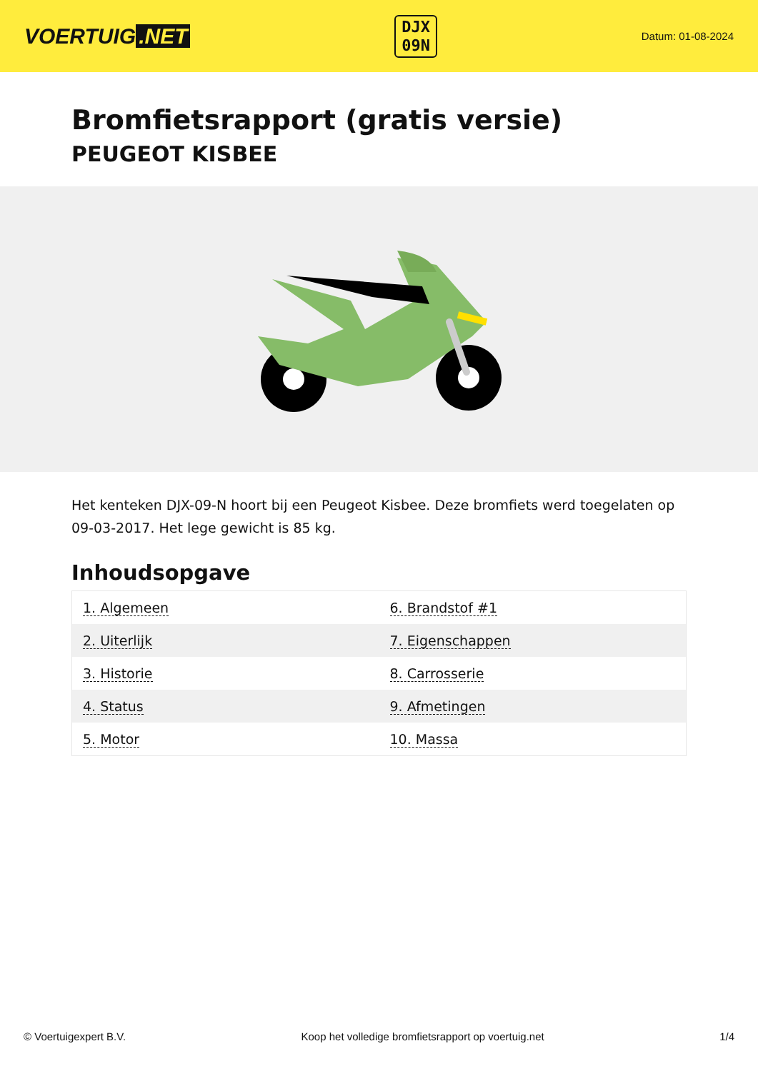VOERTUIG.NET
DJX
09N
Datum: 01-08-2024
Bromfietsrapport (gratis versie)
PEUGEOT KISBEE
Het kenteken DJX-09-N hoort bij een Peugeot Kisbee. Deze bromfiets werd toegelaten op 09-03-2017. Het lege gewicht is 85 kg.
Inhoudsopgave
| 1. Algemeen | 6. Brandstof #1 |
| 2. Uiterlijk | 7. Eigenschappen |
| 3. Historie | 8. Carrosserie |
| 4. Status | 9. Afmetingen |
| 5. Motor | 10. Massa |
© Voertuigexpert B.V. Koop het volledige bromfietsrapport op voertuig.net 1/4